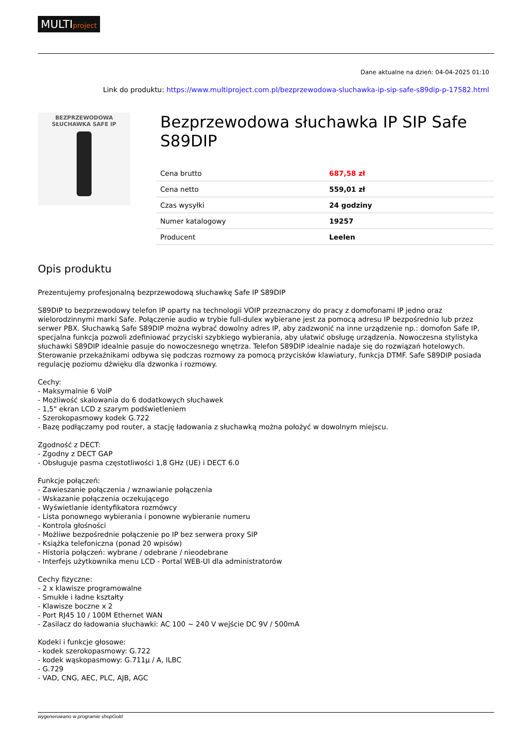MULTIproject
Dane aktualne na dzień: 04-04-2025 01:10
Link do produktu: https://www.multiproject.com.pl/bezprzewodowa-sluchawka-ip-sip-safe-s89dip-p-17582.html
BEZPRZEWODOWA
SŁUCHAWKA SAFE IP
Bezprzewodowa słuchawka IP SIP Safe S89DIP
| Cena brutto | 687,58 zł |
| Cena netto | 559,01 zł |
| Czas wysyłki | 24 godziny |
| Numer katalogowy | 19257 |
| Producent | Leelen |
Opis produktu
Prezentujemy profesjonalną bezprzewodową słuchawkę Safe IP S89DIP
S89DIP to bezprzewodowy telefon IP oparty na technologii VOIP przeznaczony do pracy z domofonami IP jedno oraz wielorodzinnymi marki Safe. Połączenie audio w trybie full-dulex wybierane jest za pomocą adresu IP bezpośrednio lub przez serwer PBX. Słuchawką Safe S89DIP można wybrać dowolny adres IP, aby zadzwonić na inne urządzenie np.: domofon Safe IP, specjalna funkcja pozwoli zdefiniować przyciski szybkiego wybierania, aby ułatwić obsługę urządzenia. Nowoczesna stylistyka słuchawki S89DIP idealnie pasuje do nowoczesnego wnętrza. Telefon S89DIP idealnie nadaje się do rozwiązań hotelowych. Sterowanie przekaźnikami odbywa się podczas rozmowy za pomocą przycisków klawiatury, funkcja DTMF. Safe S89DIP posiada regulację poziomu dźwięku dla dzwonka i rozmowy.
Cechy:
- Maksymalnie 6 VoIP
- Możliwość skalowania do 6 dodatkowych słuchawek
- 1,5" ekran LCD z szarym podświetleniem
- Szerokopasmowy kodek G.722
- Bazę podłączamy pod router, a stację ładowania z słuchawką można położyć w dowolnym miejscu.
Zgodność z DECT:
- Zgodny z DECT GAP
- Obsługuje pasma częstotliwości 1,8 GHz (UE) i DECT 6.0
Funkcje połączeń:
- Zawieszanie połączenia / wznawianie połączenia
- Wskazanie połączenia oczekującego
- Wyświetlanie identyfikatora rozmówcy
- Lista ponownego wybierania i ponowne wybieranie numeru
- Kontrola głośności
- Możliwe bezpośrednie połączenie po IP bez serwera proxy SIP
- Książka telefoniczna (ponad 20 wpisów)
- Historia połączeń: wybrane / odebrane / nieodebrane
- Interfejs użytkownika menu LCD - Portal WEB-UI dla administratorów
Cechy fizyczne:
- 2 x klawisze programowalne
- Smukłe i ładne kształty
- Klawisze boczne x 2
- Port RJ45 10 / 100M Ethernet WAN
- Zasilacz do ładowania słuchawki: AC 100 ~ 240 V wejście DC 9V / 500mA
Kodeki i funkcje głosowe:
- kodek szerokopasmowy: G.722
- kodek wąskopasmowy: G.711µ / A, ILBC
- G.729
- VAD, CNG, AEC, PLC, AJB, AGC
wygenerowano w programie shopGold